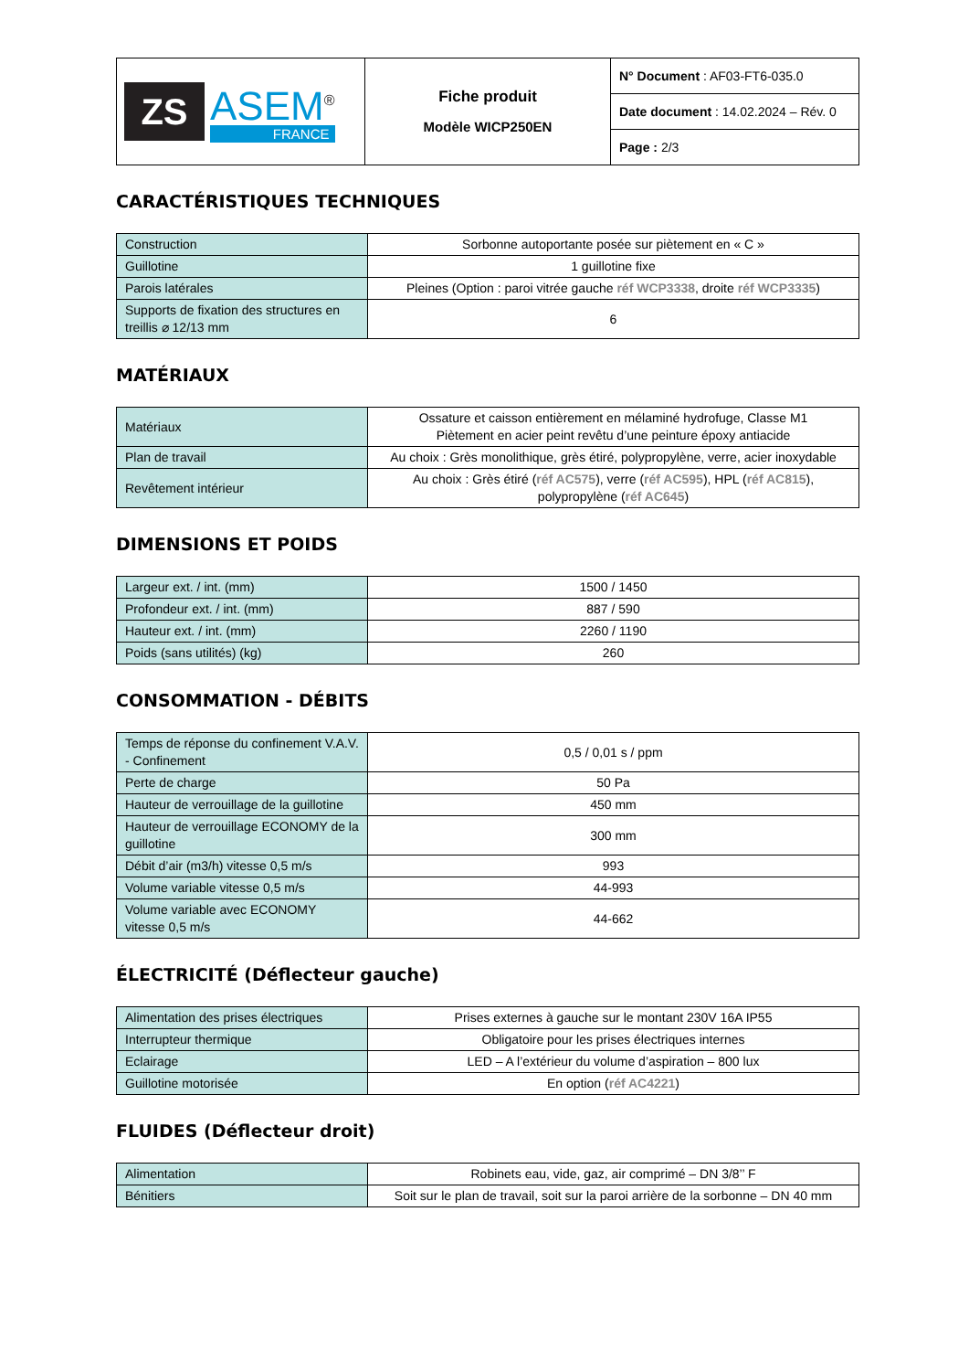| ZS ASEM<sup>®</sup> FRANCE | Fiche produit Modèle WICP250EN | N° Document : AF03-FT6-035.0 |
| | | Date document : 14.02.2024 – Rév. 0 |
| | | Page : 2/3 |
CARACTÉRISTIQUES TECHNIQUES
| Construction | Sorbonne autoportante posée sur piètement en « C » |
| Guillotine | 1 guillotine fixe |
| Parois latérales | Pleines (Option : paroi vitrée gauche réf WCP3338 , droite réf WCP3335 ) |
| Supports de fixation des structures en treillis ⌀ 12/13 mm | 6 |
MATÉRIAUX
| Matériaux | Ossature et caisson entièrement en mélaminé hydrofuge, Classe M1 Piètement en acier peint revêtu d’une peinture époxy antiacide |
| Plan de travail | Au choix : Grès monolithique, grès étiré, polypropylène, verre, acier inoxydable |
| Revêtement intérieur | Au choix : Grès étiré ( réf AC575 ), verre ( réf AC595 ), HPL ( réf AC815 ), polypropylène ( réf AC645 ) |
DIMENSIONS ET POIDS
| Largeur ext. / int. (mm) | 1500 / 1450 |
| Profondeur ext. / int. (mm) | 887 / 590 |
| Hauteur ext. / int. (mm) | 2260 / 1190 |
| Poids (sans utilités) (kg) | 260 |
CONSOMMATION - DÉBITS
| Temps de réponse du confinement V.A.V. - Confinement | 0,5 / 0,01 s / ppm |
| Perte de charge | 50 Pa |
| Hauteur de verrouillage de la guillotine | 450 mm |
| Hauteur de verrouillage ECONOMY de la guillotine | 300 mm |
| Débit d’air (m3/h) vitesse 0,5 m/s | 993 |
| Volume variable vitesse 0,5 m/s | 44-993 |
| Volume variable avec ECONOMY vitesse 0,5 m/s | 44-662 |
ÉLECTRICITÉ (Déflecteur gauche)
| Alimentation des prises électriques | Prises externes à gauche sur le montant 230V 16A IP55 |
| Interrupteur thermique | Obligatoire pour les prises électriques internes |
| Eclairage | LED – A l’extérieur du volume d’aspiration – 800 lux |
| Guillotine motorisée | En option ( réf AC4221 ) |
FLUIDES (Déflecteur droit)
| Alimentation | Robinets eau, vide, gaz, air comprimé – DN 3/8’’ F |
| Bénitiers | Soit sur le plan de travail, soit sur la paroi arrière de la sorbonne – DN 40 mm |